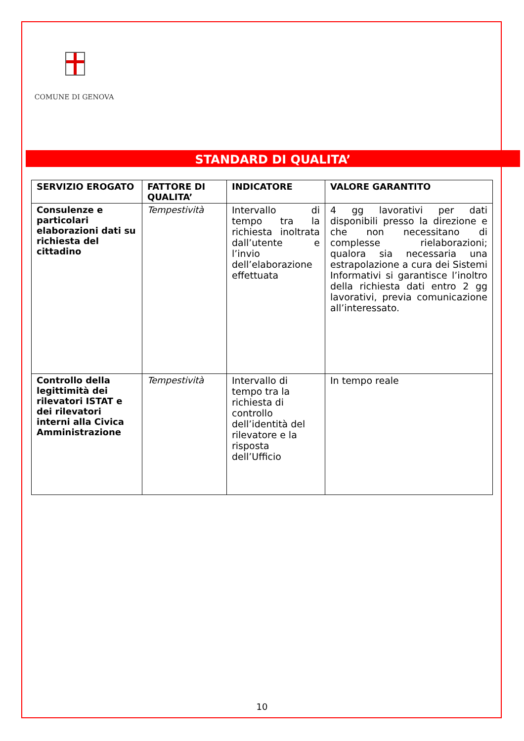COMUNE DI GENOVA
STANDARD DI QUALITA’
| SERVIZIO EROGATO | FATTORE DI QUALITA’ | INDICATORE | VALORE GARANTITO |
| --- | --- | --- | --- |
| Consulenze e particolari elaborazioni dati su richiesta del cittadino | Tempestività | Intervallo di tempo tra la richiesta inoltrata dall’utente e l’invio dell’elaborazione effettuata | 4 gg lavorativi per dati disponibili presso la direzione e che non necessitano di complesse rielaborazioni; qualora sia necessaria una estrapolazione a cura dei Sistemi Informativi si garantisce l’inoltro della richiesta dati entro 2 gg lavorativi, previa comunicazione all’interessato. |
| Controllo della legittimità dei rilevatori ISTAT e dei rilevatori interni alla Civica Amministrazione | Tempestività | Intervallo di tempo tra la richiesta di controllo dell’identità del rilevatore e la risposta dell’Ufficio | In tempo reale |
10